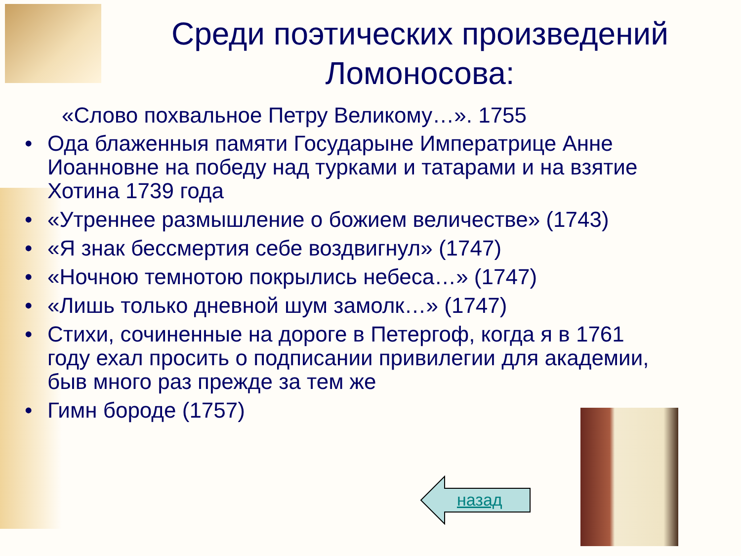Среди поэтических произведений Ломоносова:
«Слово похвальное Петру Великому…». 1755
• Ода блаженныя памяти Государыне Императрице Анне Иоанновне на победу над турками и татарами и на взятие Хотина 1739 года
• «Утреннее размышление о божием величестве» (1743)
• «Я знак бессмертия себе воздвигнул» (1747)
• «Ночною темнотою покрылись небеса…» (1747)
• «Лишь только дневной шум замолк…» (1747)
• Стихи, сочиненные на дороге в Петергоф, когда я в 1761 году ехал просить о подписании привилегии для академии, быв много раз прежде за тем же
• Гимн бороде (1757)
назад